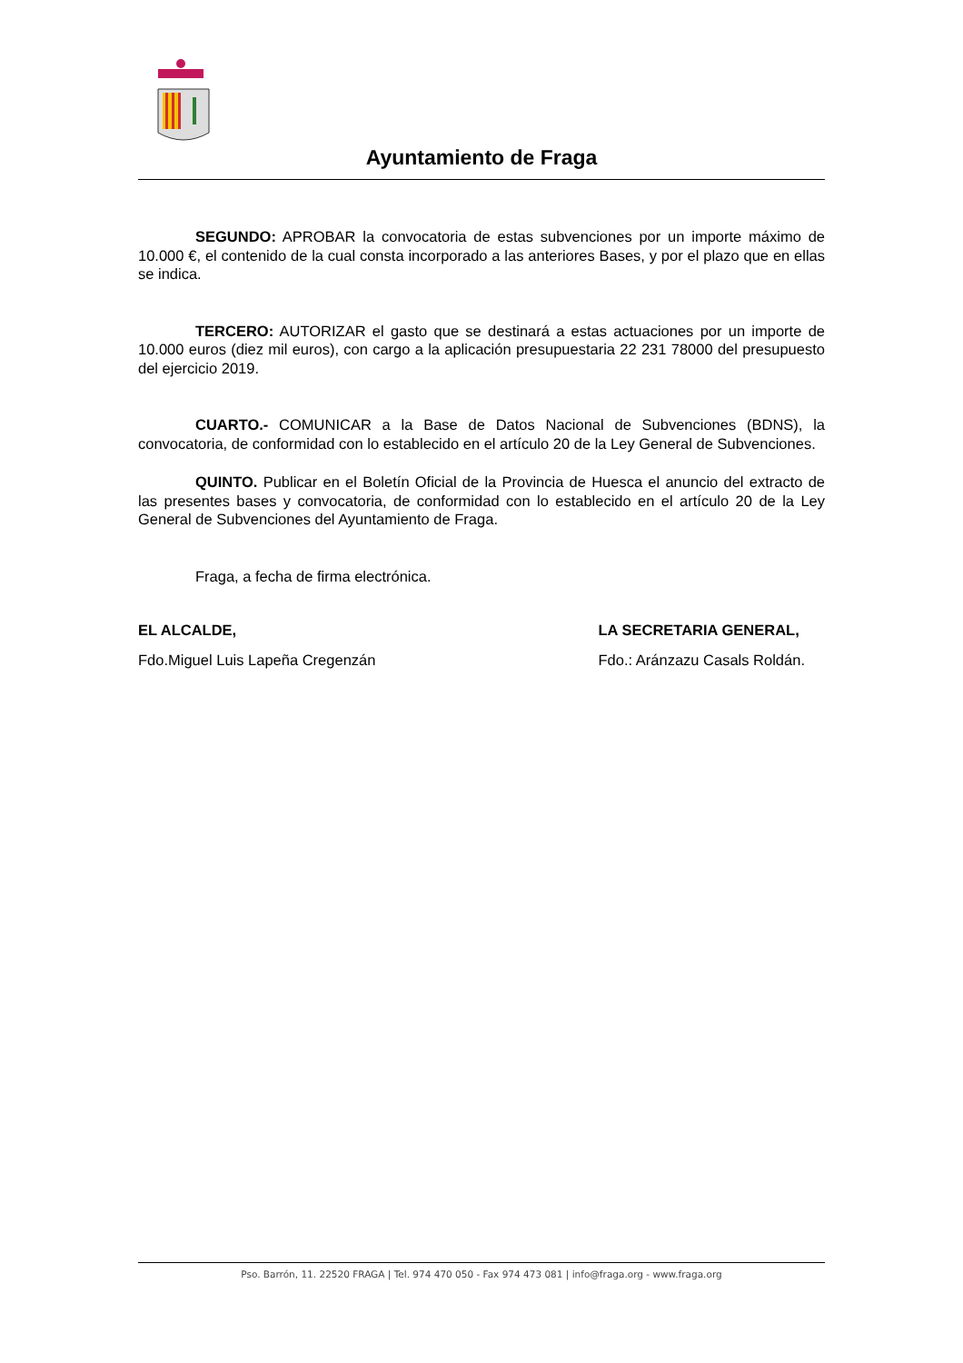Ayuntamiento de Fraga
SEGUNDO: APROBAR la convocatoria de estas subvenciones por un importe máximo de 10.000 €, el contenido de la cual consta incorporado a las anteriores Bases, y por el plazo que en ellas se indica.
TERCERO: AUTORIZAR el gasto que se destinará a estas actuaciones por un importe de 10.000 euros (diez mil euros), con cargo a la aplicación presupuestaria 22 231 78000 del presupuesto del ejercicio 2019.
CUARTO.- COMUNICAR a la Base de Datos Nacional de Subvenciones (BDNS), la convocatoria, de conformidad con lo establecido en el artículo 20 de la Ley General de Subvenciones.
QUINTO. Publicar en el Boletín Oficial de la Provincia de Huesca el anuncio del extracto de las presentes bases y convocatoria, de conformidad con lo establecido en el artículo 20 de la Ley General de Subvenciones del Ayuntamiento de Fraga.
Fraga, a fecha de firma electrónica.
EL ALCALDE, LA SECRETARIA GENERAL,
Fdo.Miguel Luis Lapeña Cregenzán
Fdo.: Aránzazu Casals Roldán.
Pso. Barrón, 11. 22520 FRAGA | Tel. 974 470 050 - Fax 974 473 081 | info@fraga.org - www.fraga.org